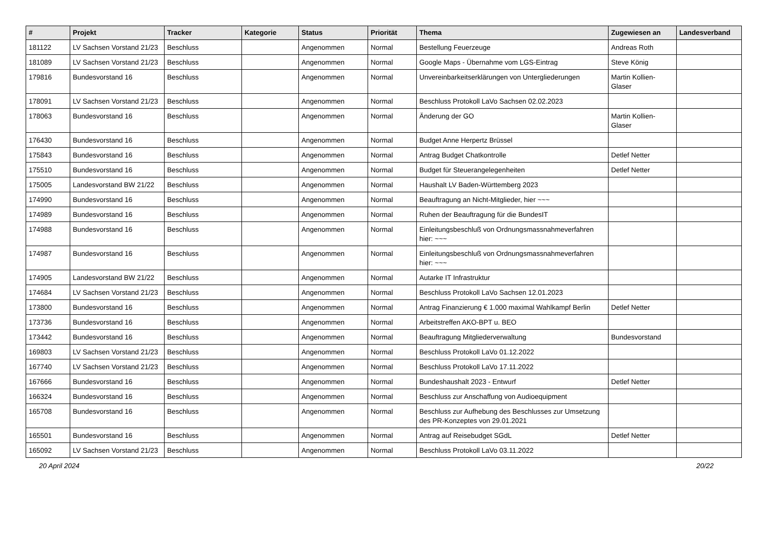| # | Projekt | Tracker | Kategorie | Status | Priorität | Thema | Zugewiesen an | Landesverband |
| --- | --- | --- | --- | --- | --- | --- | --- | --- |
| 181122 | LV Sachsen Vorstand 21/23 | Beschluss | | Angenommen | Normal | Bestellung Feuerzeuge | Andreas Roth | |
| 181089 | LV Sachsen Vorstand 21/23 | Beschluss | | Angenommen | Normal | Google Maps - Übernahme vom LGS-Eintrag | Steve König | |
| 179816 | Bundesvorstand 16 | Beschluss | | Angenommen | Normal | Unvereinbarkeitserklärungen von Untergliederungen | Martin Kollien-Glaser | |
| 178091 | LV Sachsen Vorstand 21/23 | Beschluss | | Angenommen | Normal | Beschluss Protokoll LaVo Sachsen 02.02.2023 | | |
| 178063 | Bundesvorstand 16 | Beschluss | | Angenommen | Normal | Änderung der GO | Martin Kollien-Glaser | |
| 176430 | Bundesvorstand 16 | Beschluss | | Angenommen | Normal | Budget Anne Herpertz Brüssel | | |
| 175843 | Bundesvorstand 16 | Beschluss | | Angenommen | Normal | Antrag Budget Chatkontrolle | Detlef Netter | |
| 175510 | Bundesvorstand 16 | Beschluss | | Angenommen | Normal | Budget für Steuerangelegenheiten | Detlef Netter | |
| 175005 | Landesvorstand BW 21/22 | Beschluss | | Angenommen | Normal | Haushalt LV Baden-Württemberg 2023 | | |
| 174990 | Bundesvorstand 16 | Beschluss | | Angenommen | Normal | Beauftragung an Nicht-Mitglieder, hier ~~~ | | |
| 174989 | Bundesvorstand 16 | Beschluss | | Angenommen | Normal | Ruhen der Beauftragung für die BundesIT | | |
| 174988 | Bundesvorstand 16 | Beschluss | | Angenommen | Normal | Einleitungsbeschluß von Ordnungsmassnahmeverfahren hier: ~~~ | | |
| 174987 | Bundesvorstand 16 | Beschluss | | Angenommen | Normal | Einleitungsbeschluß von Ordnungsmassnahmeverfahren hier: ~~~ | | |
| 174905 | Landesvorstand BW 21/22 | Beschluss | | Angenommen | Normal | Autarke IT Infrastruktur | | |
| 174684 | LV Sachsen Vorstand 21/23 | Beschluss | | Angenommen | Normal | Beschluss Protokoll LaVo Sachsen 12.01.2023 | | |
| 173800 | Bundesvorstand 16 | Beschluss | | Angenommen | Normal | Antrag Finanzierung € 1.000 maximal Wahlkampf Berlin | Detlef Netter | |
| 173736 | Bundesvorstand 16 | Beschluss | | Angenommen | Normal | Arbeitstreffen AKO-BPT u. BEO | | |
| 173442 | Bundesvorstand 16 | Beschluss | | Angenommen | Normal | Beauftragung Mitgliederverwaltung | Bundesvorstand | |
| 169803 | LV Sachsen Vorstand 21/23 | Beschluss | | Angenommen | Normal | Beschluss Protokoll LaVo 01.12.2022 | | |
| 167740 | LV Sachsen Vorstand 21/23 | Beschluss | | Angenommen | Normal | Beschluss Protokoll LaVo 17.11.2022 | | |
| 167666 | Bundesvorstand 16 | Beschluss | | Angenommen | Normal | Bundeshaushalt 2023 - Entwurf | Detlef Netter | |
| 166324 | Bundesvorstand 16 | Beschluss | | Angenommen | Normal | Beschluss zur Anschaffung von Audioequipment | | |
| 165708 | Bundesvorstand 16 | Beschluss | | Angenommen | Normal | Beschluss zur Aufhebung des Beschlusses zur Umsetzung des PR-Konzeptes von 29.01.2021 | | |
| 165501 | Bundesvorstand 16 | Beschluss | | Angenommen | Normal | Antrag auf Reisebudget SGdL | Detlef Netter | |
| 165092 | LV Sachsen Vorstand 21/23 | Beschluss | | Angenommen | Normal | Beschluss Protokoll LaVo 03.11.2022 | | |
20 April 2024 20/22